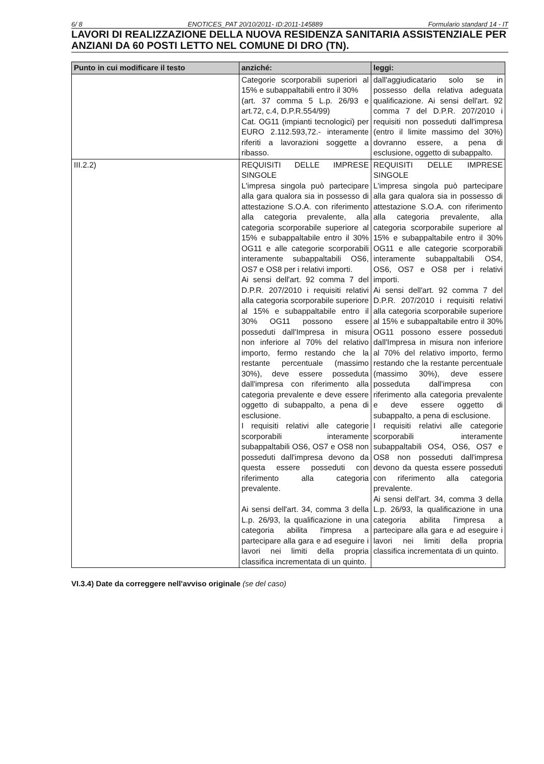6/ 8 ENOTICES_PAT 20/10/2011- ID:2011-145889 Formulario standard 14 - IT
LAVORI DI REALIZZAZIONE DELLA NUOVA RESIDENZA SANITARIA ASSISTENZIALE PER ANZIANI DA 60 POSTI LETTO NEL COMUNE DI DRO (TN).
| Punto in cui modificare il testo | anziché: | leggi: |
| --- | --- | --- |
| | Categorie scorporabili superiori al 15% e subappaltabili entro il 30% (art. 37 comma 5 L.p. 26/93 e art.72, c.4, D.P.R.554/99) Cat. OG11 (impianti tecnologici) per EURO 2.112.593,72.- interamente riferiti a lavorazioni soggette a ribasso. | dall'aggiudicatario solo se in possesso della relativa adeguata qualificazione. Ai sensi dell'art. 92 comma 7 del D.P.R. 207/2010 i requisiti non posseduti dall'impresa (entro il limite massimo del 30%) dovranno essere, a pena di esclusione, oggetto di subappalto. |
| III.2.2) | REQUISITI DELLE IMPRESE SINGOLE L'impresa singola può partecipare alla gara qualora sia in possesso di attestazione S.O.A. con riferimento alla categoria prevalente, alla categoria scorporabile superiore al 15% e subappaltabile entro il 30% OG11 e alle categorie scorporabili interamente subappaltabili OS6, OS7 e OS8 per i relativi importi. Ai sensi dell'art. 92 comma 7 del D.P.R. 207/2010 i requisiti relativi alla categoria scorporabile superiore al 15% e subappaltabile entro il 30% OG11 possono essere posseduti dall'Impresa in misura non inferiore al 70% del relativo importo, fermo restando che la restante percentuale (massimo 30%), deve essere posseduta dall'impresa con riferimento alla categoria prevalente e deve essere oggetto di subappalto, a pena di esclusione. I requisiti relativi alle categorie scorporabili interamente subappaltabili OS6, OS7 e OS8 non posseduti dall'impresa devono da questa essere posseduti con riferimento alla categoria prevalente. Ai sensi dell'art. 34, comma 3 della L.p. 26/93, la qualificazione in una categoria abilita l'impresa a partecipare alla gara e ad eseguire i lavori nei limiti della propria classifica incrementata di un quinto. | REQUISITI DELLE IMPRESE SINGOLE L'impresa singola può partecipare alla gara qualora sia in possesso di attestazione S.O.A. con riferimento alla categoria prevalente, alla categoria scorporabile superiore al 15% e subappaltabile entro il 30% OG11 e alle categorie scorporabili interamente subappaltabili OS4, OS6, OS7 e OS8 per i relativi importi. Ai sensi dell'art. 92 comma 7 del D.P.R. 207/2010 i requisiti relativi alla categoria scorporabile superiore al 15% e subappaltabile entro il 30% OG11 possono essere posseduti dall'Impresa in misura non inferiore al 70% del relativo importo, fermo restando che la restante percentuale (massimo 30%), deve essere posseduta dall'impresa con riferimento alla categoria prevalente e deve essere oggetto di subappalto, a pena di esclusione. I requisiti relativi alle categorie scorporabili interamente subappaltabili OS4, OS6, OS7 e OS8 non posseduti dall'impresa devono da questa essere posseduti con riferimento alla categoria prevalente. Ai sensi dell'art. 34, comma 3 della L.p. 26/93, la qualificazione in una categoria abilita l'impresa a partecipare alla gara e ad eseguire i lavori nei limiti della propria classifica incrementata di un quinto. |
VI.3.4) Date da correggere nell'avviso originale (se del caso)